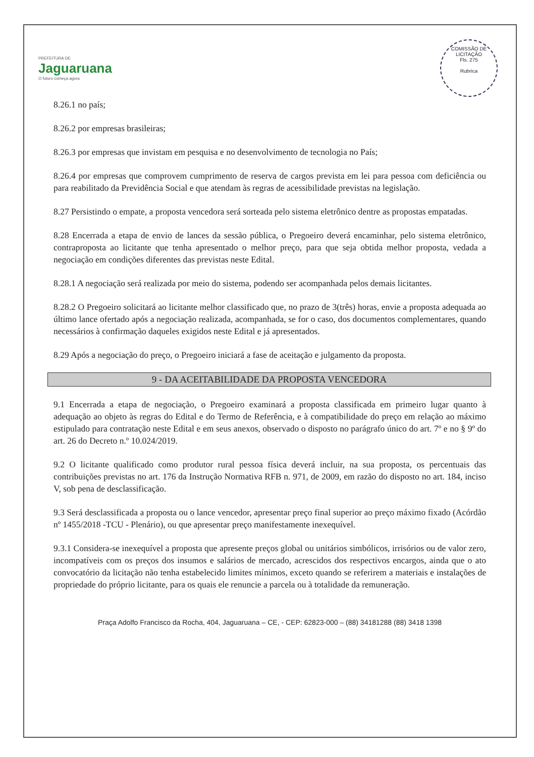PREFEITURA DE
Jaguaruana
O futuro começa agora
COMISSÃO DE LICITAÇÃO
Fls. 275
Rubrica
8.26.1 no país;
8.26.2 por empresas brasileiras;
8.26.3 por empresas que invistam em pesquisa e no desenvolvimento de tecnologia no País;
8.26.4 por empresas que comprovem cumprimento de reserva de cargos prevista em lei para pessoa com deficiência ou para reabilitado da Previdência Social e que atendam às regras de acessibilidade previstas na legislação.
8.27 Persistindo o empate, a proposta vencedora será sorteada pelo sistema eletrônico dentre as propostas empatadas.
8.28 Encerrada a etapa de envio de lances da sessão pública, o Pregoeiro deverá encaminhar, pelo sistema eletrônico, contraproposta ao licitante que tenha apresentado o melhor preço, para que seja obtida melhor proposta, vedada a negociação em condições diferentes das previstas neste Edital.
8.28.1 A negociação será realizada por meio do sistema, podendo ser acompanhada pelos demais licitantes.
8.28.2 O Pregoeiro solicitará ao licitante melhor classificado que, no prazo de 3(três) horas, envie a proposta adequada ao último lance ofertado após a negociação realizada, acompanhada, se for o caso, dos documentos complementares, quando necessários à confirmação daqueles exigidos neste Edital e já apresentados.
8.29 Após a negociação do preço, o Pregoeiro iniciará a fase de aceitação e julgamento da proposta.
9 - DA ACEITABILIDADE DA PROPOSTA VENCEDORA
9.1 Encerrada a etapa de negociação, o Pregoeiro examinará a proposta classificada em primeiro lugar quanto à adequação ao objeto às regras do Edital e do Termo de Referência, e à compatibilidade do preço em relação ao máximo estipulado para contratação neste Edital e em seus anexos, observado o disposto no parágrafo único do art. 7º e no § 9º do art. 26 do Decreto n.º 10.024/2019.
9.2 O licitante qualificado como produtor rural pessoa física deverá incluir, na sua proposta, os percentuais das contribuições previstas no art. 176 da Instrução Normativa RFB n. 971, de 2009, em razão do disposto no art. 184, inciso V, sob pena de desclassificação.
9.3 Será desclassificada a proposta ou o lance vencedor, apresentar preço final superior ao preço máximo fixado (Acórdão nº 1455/2018 -TCU - Plenário), ou que apresentar preço manifestamente inexequível.
9.3.1 Considera-se inexequível a proposta que apresente preços global ou unitários simbólicos, irrisórios ou de valor zero, incompatíveis com os preços dos insumos e salários de mercado, acrescidos dos respectivos encargos, ainda que o ato convocatório da licitação não tenha estabelecido limites mínimos, exceto quando se referirem a materiais e instalações de propriedade do próprio licitante, para os quais ele renuncie a parcela ou à totalidade da remuneração.
Praça Adolfo Francisco da Rocha, 404, Jaguaruana – CE, - CEP: 62823-000 – (88) 34181288 (88) 3418 1398